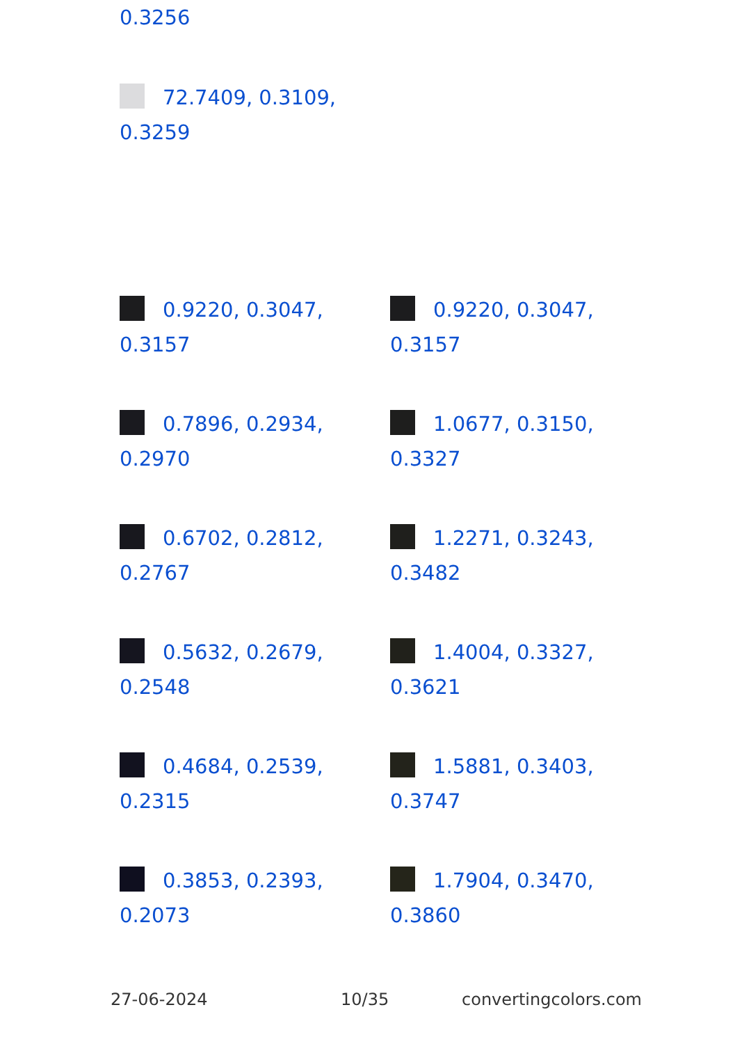0.3256
72.7409, 0.3109, 0.3259
0.9220, 0.3047, 0.3157
0.9220, 0.3047, 0.3157
0.7896, 0.2934, 0.2970
1.0677, 0.3150, 0.3327
0.6702, 0.2812, 0.2767
1.2271, 0.3243, 0.3482
0.5632, 0.2679, 0.2548
1.4004, 0.3327, 0.3621
0.4684, 0.2539, 0.2315
1.5881, 0.3403, 0.3747
0.3853, 0.2393, 0.2073
1.7904, 0.3470, 0.3860
27-06-2024 10/35 convertingcolors.com